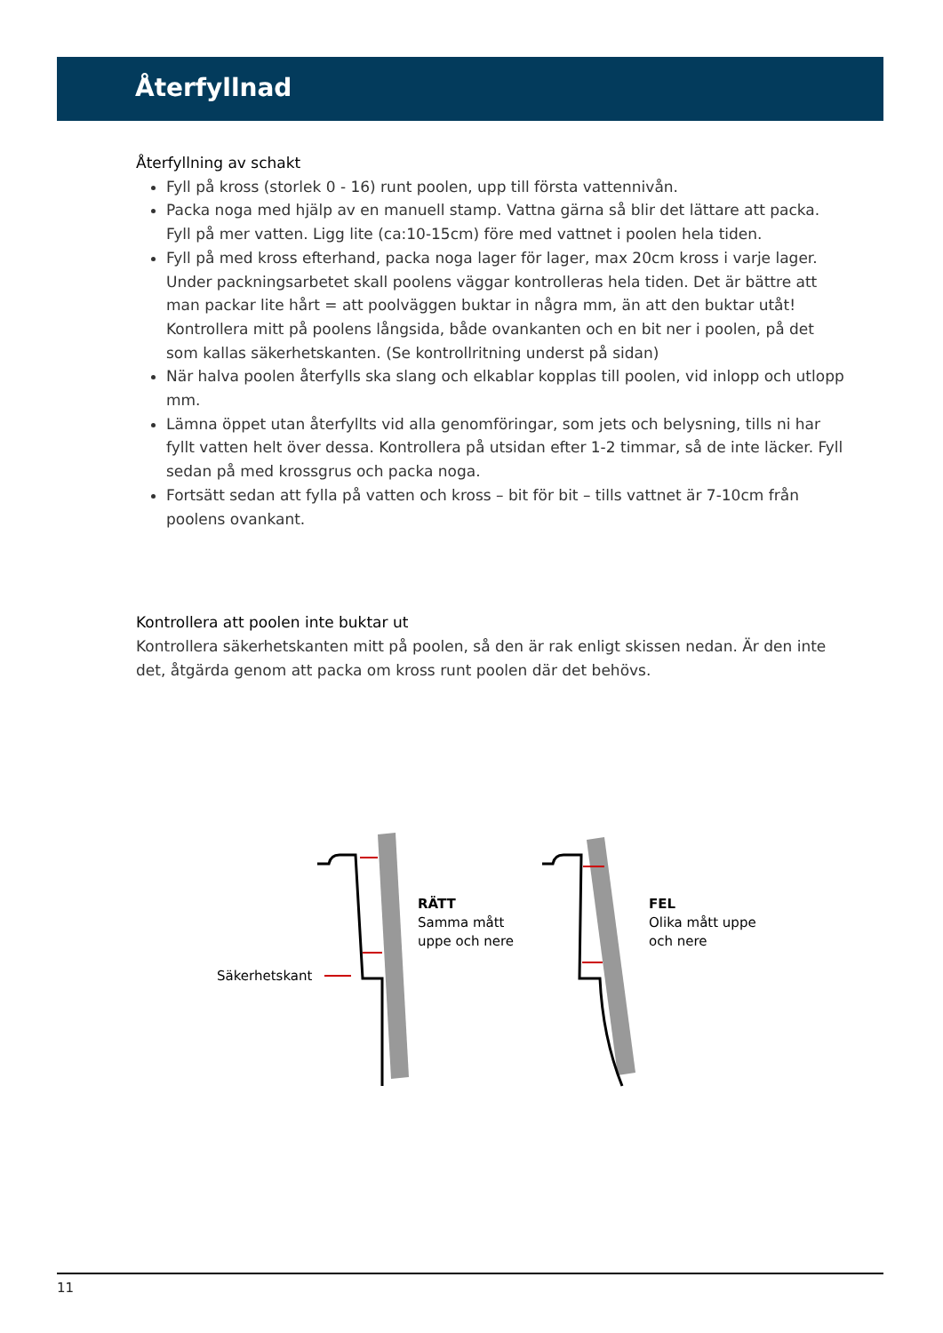Återfyllnad
Återfyllning av schakt
Fyll på kross (storlek 0 - 16) runt poolen, upp till första vattennivån.
Packa noga med hjälp av en manuell stamp. Vattna gärna så blir det lättare att packa. Fyll på mer vatten. Ligg lite (ca:10-15cm) före med vattnet i poolen hela tiden.
Fyll på med kross efterhand, packa noga lager för lager, max 20cm kross i varje lager. Under packningsarbetet skall poolens väggar kontrolleras hela tiden. Det är bättre att man packar lite hårt = att poolväggen buktar in några mm, än att den buktar utåt! Kontrollera mitt på poolens långsida, både ovankanten och en bit ner i poolen, på det som kallas säkerhetskanten. (Se kontrollritning underst på sidan)
När halva poolen återfylls ska slang och elkablar kopplas till poolen, vid inlopp och utlopp mm.
Lämna öppet utan återfyllts vid alla genomföringar, som jets och belysning, tills ni har fyllt vatten helt över dessa. Kontrollera på utsidan efter 1-2 timmar, så de inte läcker. Fyll sedan på med krossgrus och packa noga.
Fortsätt sedan att fylla på vatten och kross – bit för bit – tills vattnet är 7-10cm från poolens ovankant.
Kontrollera att poolen inte buktar ut
Kontrollera säkerhetskanten mitt på poolen, så den är rak enligt skissen nedan. Är den inte det, åtgärda genom att packa om kross runt poolen där det behövs.
Säkerhetskant
RÄTT
Samma mått
uppe och nere
FEL
Olika mått uppe
och nere
11